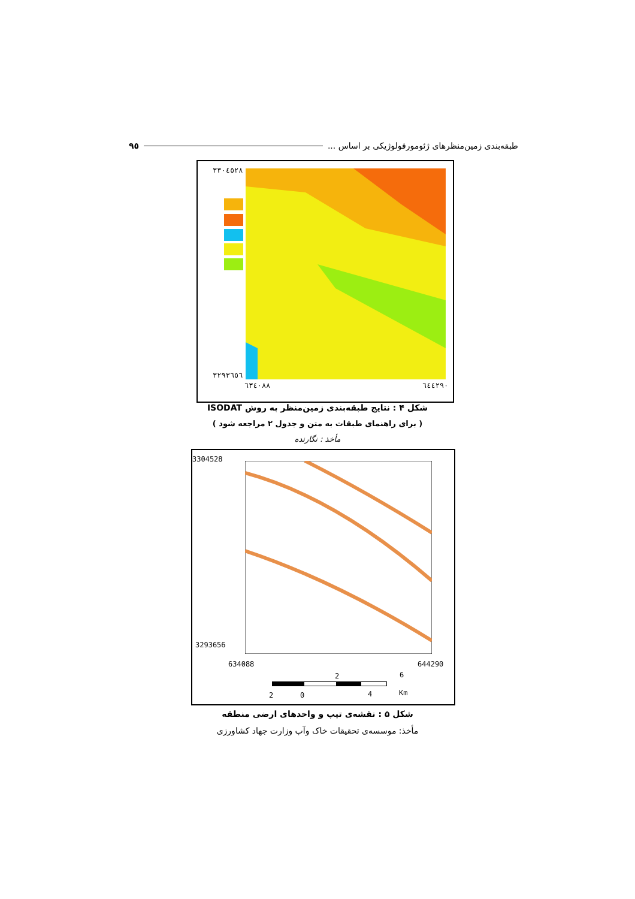٩٥ طبقه‌بندی زمین‌منظرهای ژئومورفولوژیکی بر اساس ...
٣٣٠٤٥٢٨
٣٢٩٣٦٥٦
٦٣٤٠٨٨ ٦٤٤٢٩٠
شکل ۴ : نتایج طبقه‌بندی زمین‌منظر به روش ISODAT
( برای راهنمای طبقات به متن و جدول ۲ مراجعه شود )
مأخذ : نگارنده
3304528
3293656
634088 644290
2 6
2 0 4 Km
شکل ۵ : نقشه‌ی تیپ و واحدهای ارضی منطقه
مأخذ: موسسه‌ی تحقیقات خاک وآب وزارت جهاد کشاورزی